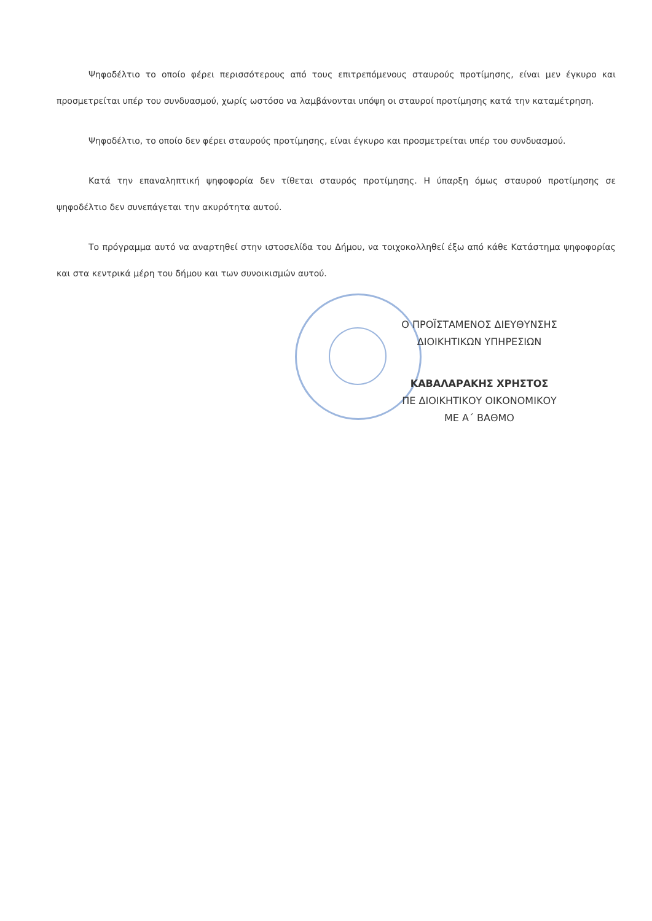Ψηφοδέλτιο το οποίο φέρει περισσότερους από τους επιτρεπόμενους σταυρούς προτίμησης, είναι μεν έγκυρο και προσμετρείται υπέρ του συνδυασμού, χωρίς ωστόσο να λαμβάνονται υπόψη οι σταυροί προτίμησης κατά την καταμέτρηση.
Ψηφοδέλτιο, το οποίο δεν φέρει σταυρούς προτίμησης, είναι έγκυρο και προσμετρείται υπέρ του συνδυασμού.
Κατά την επαναληπτική ψηφοφορία δεν τίθεται σταυρός προτίμησης. Η ύπαρξη όμως σταυρού προτίμησης σε ψηφοδέλτιο δεν συνεπάγεται την ακυρότητα αυτού.
Το πρόγραμμα αυτό να αναρτηθεί στην ιστοσελίδα του Δήμου, να τοιχοκολληθεί έξω από κάθε Κατάστημα ψηφοφορίας και στα κεντρικά μέρη του δήμου και των συνοικισμών αυτού.
Ο ΠΡΟΪΣΤΑΜΕΝΟΣ ΔΙΕΥΘΥΝΣΗΣ
ΔΙΟΙΚΗΤΙΚΩΝ ΥΠΗΡΕΣΙΩΝ
ΚΑΒΑΛΑΡΑΚΗΣ ΧΡΗΣΤΟΣ
ΠΕ ΔΙΟΙΚΗΤΙΚΟΥ ΟΙΚΟΝΟΜΙΚΟΥ
ΜΕ Α΄ ΒΑΘΜΟ